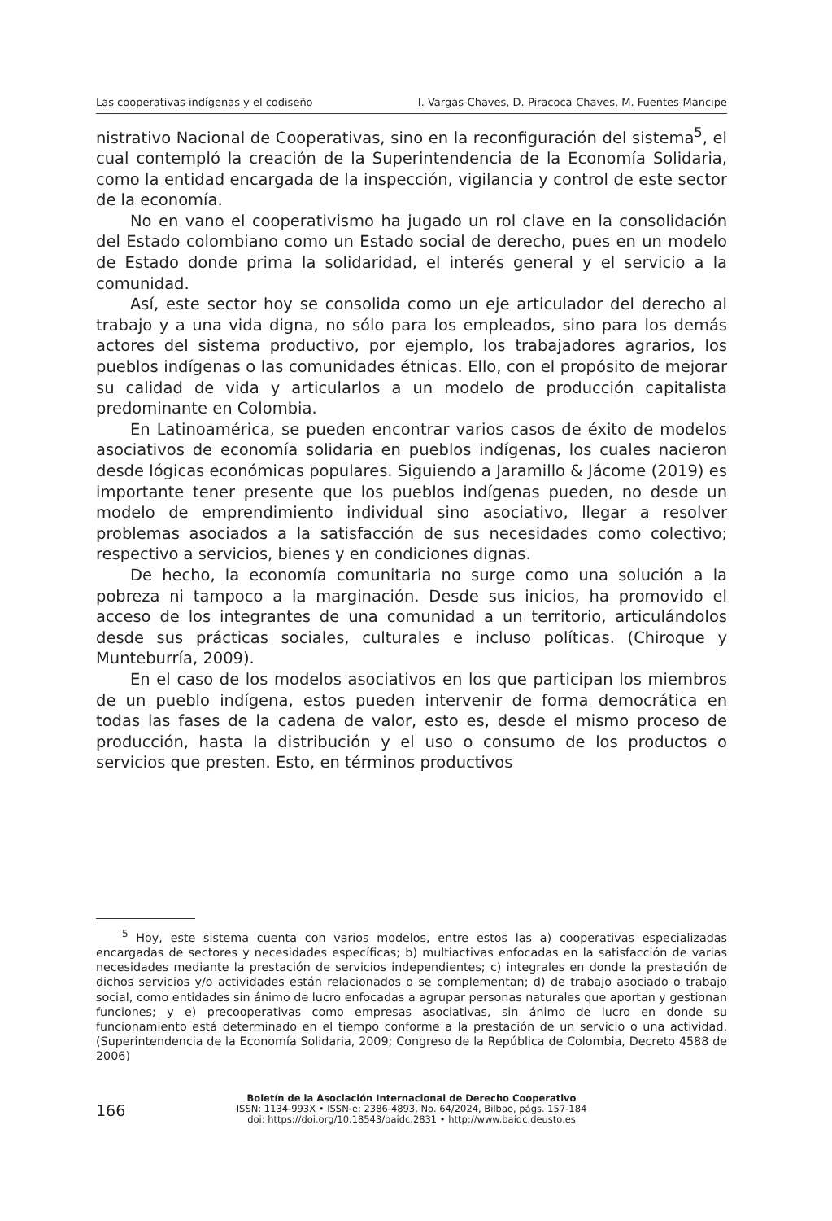Las cooperativas indígenas y el codiseño I. Vargas-Chaves, D. Piracoca-Chaves, M. Fuentes-Mancipe
nistrativo Nacional de Cooperativas, sino en la reconfiguración del sistema<sup>5</sup>, el cual contempló la creación de la Superintendencia de la Economía Solidaria, como la entidad encargada de la inspección, vigilancia y control de este sector de la economía.
No en vano el cooperativismo ha jugado un rol clave en la consolidación del Estado colombiano como un Estado social de derecho, pues en un modelo de Estado donde prima la solidaridad, el interés general y el servicio a la comunidad.
Así, este sector hoy se consolida como un eje articulador del derecho al trabajo y a una vida digna, no sólo para los empleados, sino para los demás actores del sistema productivo, por ejemplo, los trabajadores agrarios, los pueblos indígenas o las comunidades étnicas. Ello, con el propósito de mejorar su calidad de vida y articularlos a un modelo de producción capitalista predominante en Colombia.
En Latinoamérica, se pueden encontrar varios casos de éxito de modelos asociativos de economía solidaria en pueblos indígenas, los cuales nacieron desde lógicas económicas populares. Siguiendo a Jaramillo & Jácome (2019) es importante tener presente que los pueblos indígenas pueden, no desde un modelo de emprendimiento individual sino asociativo, llegar a resolver problemas asociados a la satisfacción de sus necesidades como colectivo; respectivo a servicios, bienes y en condiciones dignas.
De hecho, la economía comunitaria no surge como una solución a la pobreza ni tampoco a la marginación. Desde sus inicios, ha promovido el acceso de los integrantes de una comunidad a un territorio, articulándolos desde sus prácticas sociales, culturales e incluso políticas. (Chiroque y Munteburría, 2009).
En el caso de los modelos asociativos en los que participan los miembros de un pueblo indígena, estos pueden intervenir de forma democrática en todas las fases de la cadena de valor, esto es, desde el mismo proceso de producción, hasta la distribución y el uso o consumo de los productos o servicios que presten. Esto, en términos productivos
<sup>5</sup> Hoy, este sistema cuenta con varios modelos, entre estos las a) cooperativas especializadas encargadas de sectores y necesidades específicas; b) multiactivas enfocadas en la satisfacción de varias necesidades mediante la prestación de servicios independientes; c) integrales en donde la prestación de dichos servicios y/o actividades están relacionados o se complementan; d) de trabajo asociado o trabajo social, como entidades sin ánimo de lucro enfocadas a agrupar personas naturales que aportan y gestionan funciones; y e) precooperativas como empresas asociativas, sin ánimo de lucro en donde su funcionamiento está determinado en el tiempo conforme a la prestación de un servicio o una actividad. (Superintendencia de la Economía Solidaria, 2009; Congreso de la República de Colombia, Decreto 4588 de 2006)
166
Boletín de la Asociación Internacional de Derecho Cooperativo
ISSN: 1134-993X • ISSN-e: 2386-4893, No. 64/2024, Bilbao, págs. 157-184
doi: https://doi.org/10.18543/baidc.2831 • http://www.baidc.deusto.es